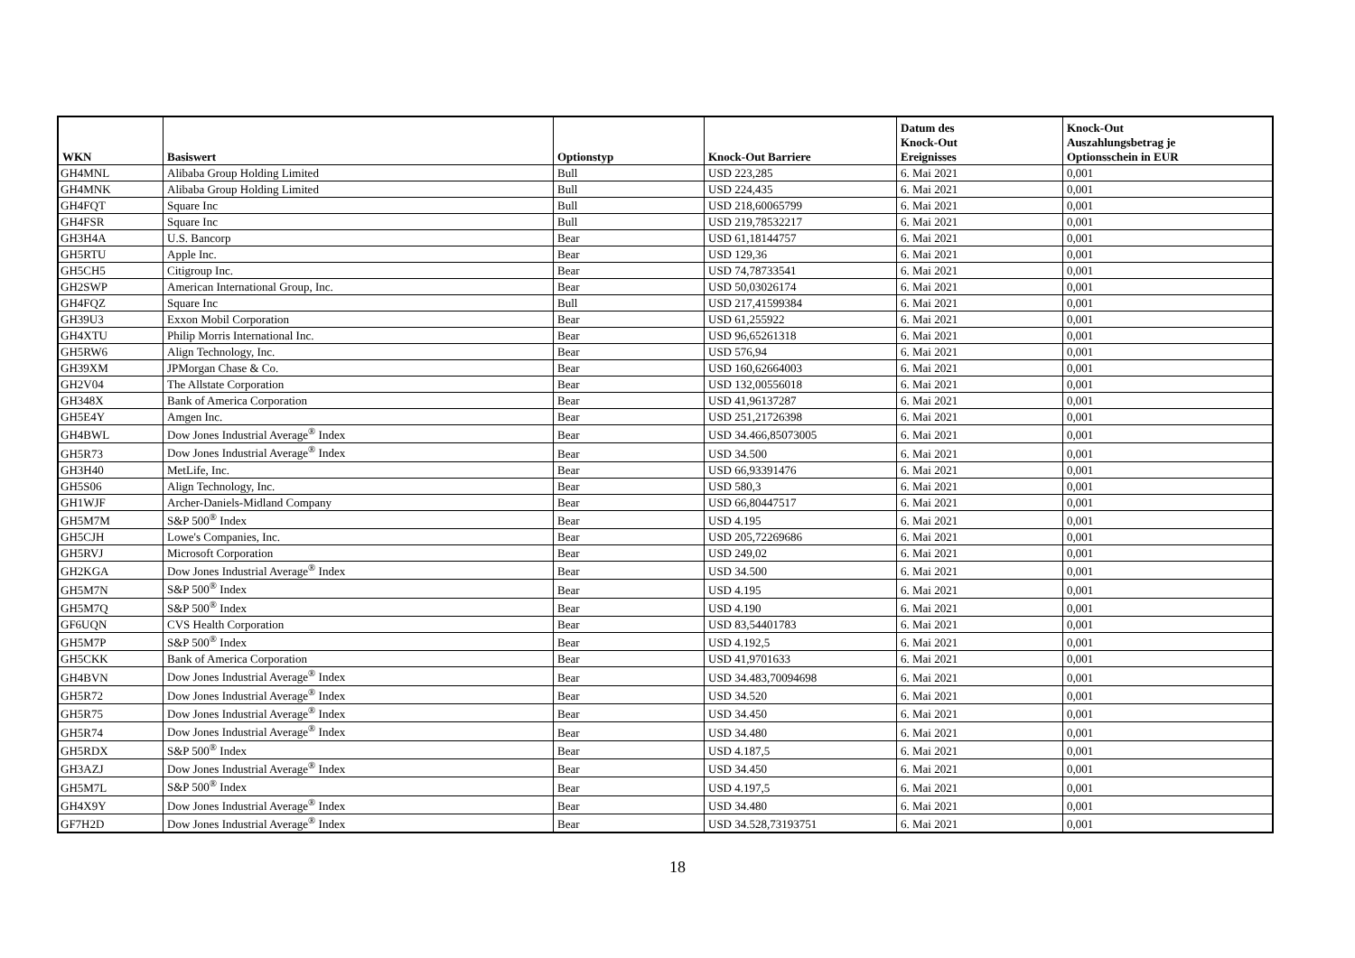| WKN | Basiswert | Optionstyp | Knock-Out Barriere | Datum des Knock-Out Ereignisses | Knock-Out Auszahlungsbetrag je Optionsschein in EUR |
| --- | --- | --- | --- | --- | --- |
| GH4MNL | Alibaba Group Holding Limited | Bull | USD 223,285 | 6. Mai 2021 | 0,001 |
| GH4MNK | Alibaba Group Holding Limited | Bull | USD 224,435 | 6. Mai 2021 | 0,001 |
| GH4FQT | Square Inc | Bull | USD 218,60065799 | 6. Mai 2021 | 0,001 |
| GH4FSR | Square Inc | Bull | USD 219,78532217 | 6. Mai 2021 | 0,001 |
| GH3H4A | U.S. Bancorp | Bear | USD 61,18144757 | 6. Mai 2021 | 0,001 |
| GH5RTU | Apple Inc. | Bear | USD 129,36 | 6. Mai 2021 | 0,001 |
| GH5CH5 | Citigroup Inc. | Bear | USD 74,78733541 | 6. Mai 2021 | 0,001 |
| GH2SWP | American International Group, Inc. | Bear | USD 50,03026174 | 6. Mai 2021 | 0,001 |
| GH4FQZ | Square Inc | Bull | USD 217,41599384 | 6. Mai 2021 | 0,001 |
| GH39U3 | Exxon Mobil Corporation | Bear | USD 61,255922 | 6. Mai 2021 | 0,001 |
| GH4XTU | Philip Morris International Inc. | Bear | USD 96,65261318 | 6. Mai 2021 | 0,001 |
| GH5RW6 | Align Technology, Inc. | Bear | USD 576,94 | 6. Mai 2021 | 0,001 |
| GH39XM | JPMorgan Chase & Co. | Bear | USD 160,62664003 | 6. Mai 2021 | 0,001 |
| GH2V04 | The Allstate Corporation | Bear | USD 132,00556018 | 6. Mai 2021 | 0,001 |
| GH348X | Bank of America Corporation | Bear | USD 41,96137287 | 6. Mai 2021 | 0,001 |
| GH5E4Y | Amgen Inc. | Bear | USD 251,21726398 | 6. Mai 2021 | 0,001 |
| GH4BWL | Dow Jones Industrial Average<sup>®</sup> Index | Bear | USD 34.466,85073005 | 6. Mai 2021 | 0,001 |
| GH5R73 | Dow Jones Industrial Average<sup>®</sup> Index | Bear | USD 34.500 | 6. Mai 2021 | 0,001 |
| GH3H40 | MetLife, Inc. | Bear | USD 66,93391476 | 6. Mai 2021 | 0,001 |
| GH5S06 | Align Technology, Inc. | Bear | USD 580,3 | 6. Mai 2021 | 0,001 |
| GH1WJF | Archer-Daniels-Midland Company | Bear | USD 66,80447517 | 6. Mai 2021 | 0,001 |
| GH5M7M | S&P 500<sup>®</sup> Index | Bear | USD 4.195 | 6. Mai 2021 | 0,001 |
| GH5CJH | Lowe's Companies, Inc. | Bear | USD 205,72269686 | 6. Mai 2021 | 0,001 |
| GH5RVJ | Microsoft Corporation | Bear | USD 249,02 | 6. Mai 2021 | 0,001 |
| GH2KGA | Dow Jones Industrial Average<sup>®</sup> Index | Bear | USD 34.500 | 6. Mai 2021 | 0,001 |
| GH5M7N | S&P 500<sup>®</sup> Index | Bear | USD 4.195 | 6. Mai 2021 | 0,001 |
| GH5M7Q | S&P 500<sup>®</sup> Index | Bear | USD 4.190 | 6. Mai 2021 | 0,001 |
| GF6UQN | CVS Health Corporation | Bear | USD 83,54401783 | 6. Mai 2021 | 0,001 |
| GH5M7P | S&P 500<sup>®</sup> Index | Bear | USD 4.192,5 | 6. Mai 2021 | 0,001 |
| GH5CKK | Bank of America Corporation | Bear | USD 41,9701633 | 6. Mai 2021 | 0,001 |
| GH4BVN | Dow Jones Industrial Average<sup>®</sup> Index | Bear | USD 34.483,70094698 | 6. Mai 2021 | 0,001 |
| GH5R72 | Dow Jones Industrial Average<sup>®</sup> Index | Bear | USD 34.520 | 6. Mai 2021 | 0,001 |
| GH5R75 | Dow Jones Industrial Average<sup>®</sup> Index | Bear | USD 34.450 | 6. Mai 2021 | 0,001 |
| GH5R74 | Dow Jones Industrial Average<sup>®</sup> Index | Bear | USD 34.480 | 6. Mai 2021 | 0,001 |
| GH5RDX | S&P 500<sup>®</sup> Index | Bear | USD 4.187,5 | 6. Mai 2021 | 0,001 |
| GH3AZJ | Dow Jones Industrial Average<sup>®</sup> Index | Bear | USD 34.450 | 6. Mai 2021 | 0,001 |
| GH5M7L | S&P 500<sup>®</sup> Index | Bear | USD 4.197,5 | 6. Mai 2021 | 0,001 |
| GH4X9Y | Dow Jones Industrial Average<sup>®</sup> Index | Bear | USD 34.480 | 6. Mai 2021 | 0,001 |
| GF7H2D | Dow Jones Industrial Average<sup>®</sup> Index | Bear | USD 34.528,73193751 | 6. Mai 2021 | 0,001 |
18